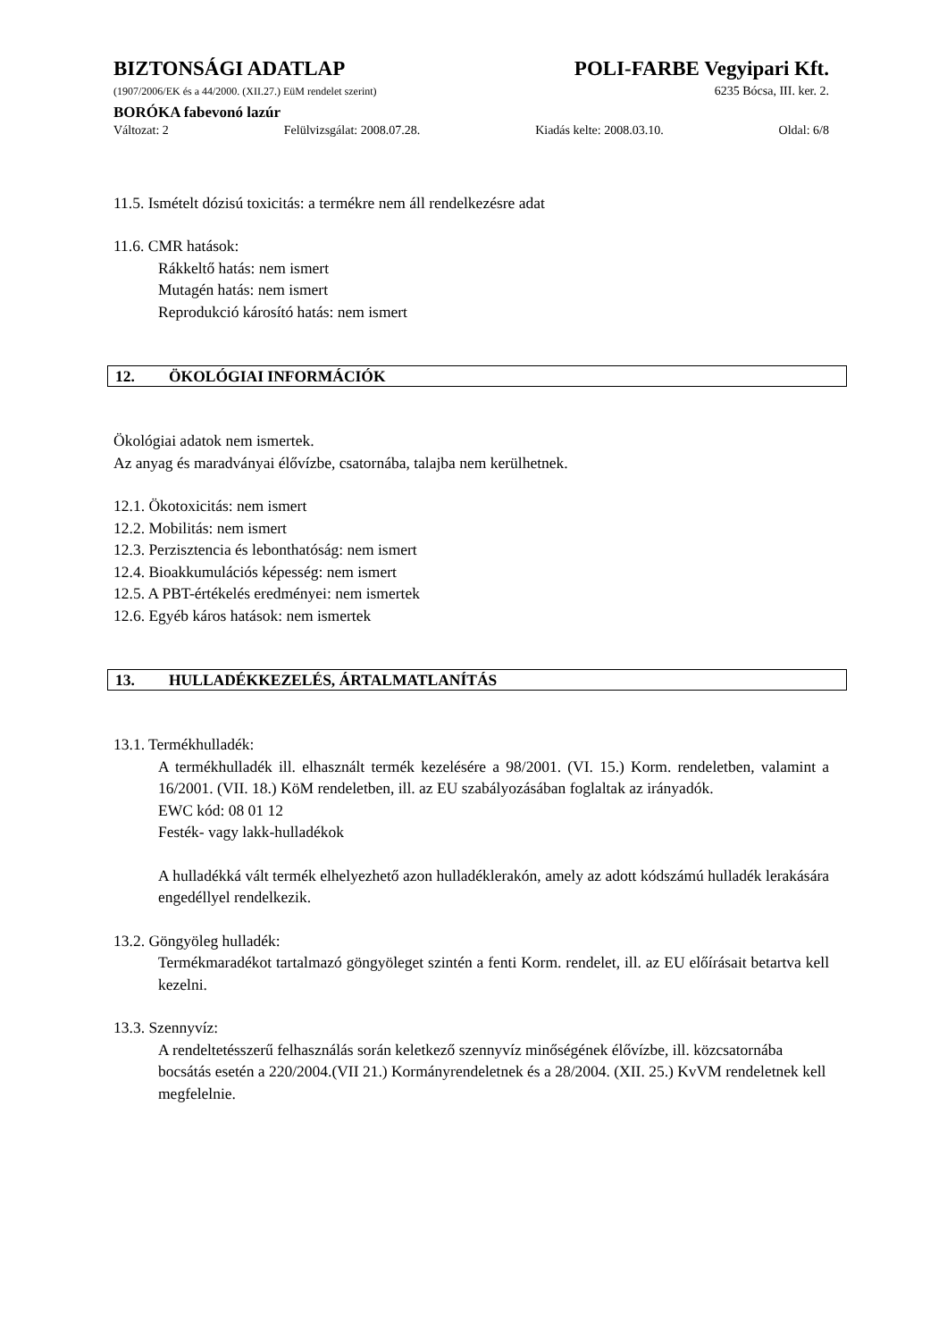BIZTONSÁGI ADATLAP POLI-FARBE Vegyipari Kft.
(1907/2006/EK és a 44/2000. (XII.27.) EüM rendelet szerint)
6235 Bócsa, III. ker. 2.
BORÓKA fabevonó lazúr
Változat: 2 Felülvizsgálat: 2008.07.28. Kiadás kelte: 2008.03.10. Oldal: 6/8
11.5. Ismételt dózisú toxicitás: a termékre nem áll rendelkezésre adat
11.6. CMR hatások:
Rákkeltő hatás: nem ismert
Mutagén hatás: nem ismert
Reprodukció károsító hatás: nem ismert
12. ÖKOLÓGIAI INFORMÁCIÓK
Ökológiai adatok nem ismertek.
Az anyag és maradványai élővízbe, csatornába, talajba nem kerülhetnek.
12.1. Ökotoxicitás: nem ismert
12.2. Mobilitás: nem ismert
12.3. Perzisztencia és lebonthatóság: nem ismert
12.4. Bioakkumulációs képesség: nem ismert
12.5. A PBT-értékelés eredményei: nem ismertek
12.6. Egyéb káros hatások: nem ismertek
13. HULLADÉKKEZELÉS, ÁRTALMATLANÍTÁS
13.1. Termékhulladék:
A termékhulladék ill. elhasznált termék kezelésére a 98/2001. (VI. 15.) Korm. rendeletben, valamint a 16/2001. (VII. 18.) KöM rendeletben, ill. az EU szabályozásában foglaltak az irányadók.
EWC kód: 08 01 12
Festék- vagy lakk-hulladékok
A hulladékká vált termék elhelyezhető azon hulladéklerakón, amely az adott kódszámú hulladék lerakására engedéllyel rendelkezik.
13.2. Göngyöleg hulladék:
Termékmaradékot tartalmazó göngyöleget szintén a fenti Korm. rendelet, ill. az EU előírásait betartva kell kezelni.
13.3. Szennyvíz:
A rendeltetésszerű felhasználás során keletkező szennyvíz minőségének élővízbe, ill. közcsatornába bocsátás esetén a 220/2004.(VII 21.) Kormányrendeletnek és a 28/2004. (XII. 25.) KvVM rendeletnek kell megfelelnie.